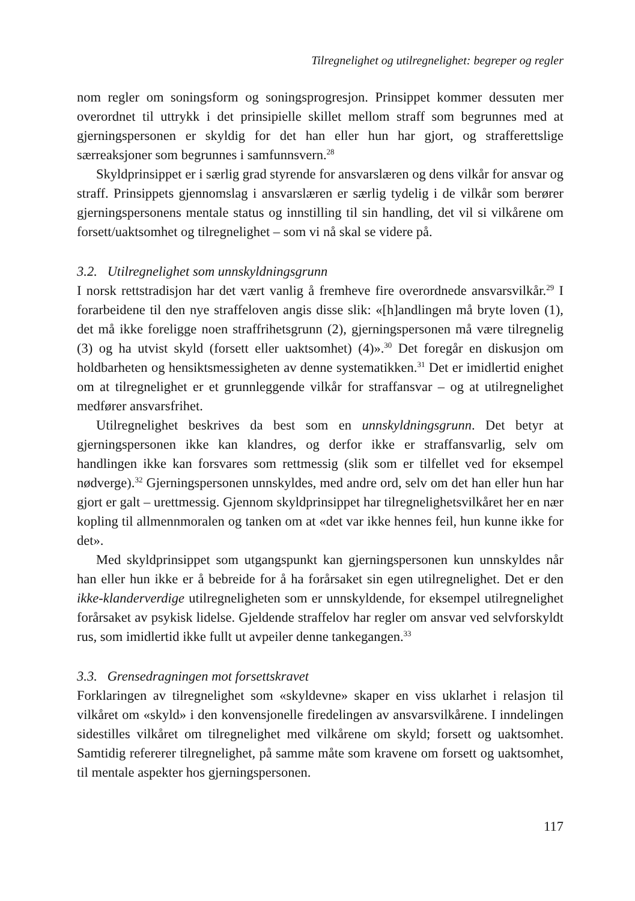Tilregnelighet og utilregnelighet: begreper og regler
nom regler om soningsform og soningsprogresjon. Prinsippet kommer dessuten mer overordnet til uttrykk i det prinsipielle skillet mellom straff som begrunnes med at gjerningspersonen er skyldig for det han eller hun har gjort, og strafferettslige særreaksjoner som begrunnes i samfunnsvern.<sup>28</sup>
Skyldprinsippet er i særlig grad styrende for ansvarslæren og dens vilkår for ansvar og straff. Prinsippets gjennomslag i ansvarslæren er særlig tydelig i de vilkår som berører gjerningspersonens mentale status og innstilling til sin handling, det vil si vilkårene om forsett/uaktsomhet og tilregnelighet – som vi nå skal se videre på.
3.2. Utilregnelighet som unnskyldningsgrunn
I norsk rettstradisjon har det vært vanlig å fremheve fire overordnede ansvarsvilkår.<sup>29</sup> I forarbeidene til den nye straffeloven angis disse slik: «[h]andlingen må bryte loven (1), det må ikke foreligge noen straffrihetsgrunn (2), gjerningspersonen må være tilregnelig (3) og ha utvist skyld (forsett eller uaktsomhet) (4)».<sup>30</sup> Det foregår en diskusjon om holdbarheten og hensiktsmessigheten av denne systematikken.<sup>31</sup> Det er imidlertid enighet om at tilregnelighet er et grunnleggende vilkår for straffansvar – og at utilregnelighet medfører ansvarsfrihet.
Utilregnelighet beskrives da best som en unnskyldningsgrunn. Det betyr at gjerningspersonen ikke kan klandres, og derfor ikke er straffansvarlig, selv om handlingen ikke kan forsvares som rettmessig (slik som er tilfellet ved for eksempel nødverge).<sup>32</sup> Gjerningspersonen unnskyldes, med andre ord, selv om det han eller hun har gjort er galt – urettmessig. Gjennom skyldprinsippet har tilregnelighetsvilkåret her en nær kopling til allmennmoralen og tanken om at «det var ikke hennes feil, hun kunne ikke for det».
Med skyldprinsippet som utgangspunkt kan gjerningspersonen kun unnskyldes når han eller hun ikke er å bebreide for å ha forårsaket sin egen utilregnelighet. Det er den ikke-klanderverdige utilregneligheten som er unnskyldende, for eksempel utilregnelighet forårsaket av psykisk lidelse. Gjeldende straffelov har regler om ansvar ved selvforskyldt rus, som imidlertid ikke fullt ut avpeiler denne tankegangen.<sup>33</sup>
3.3. Grensedragningen mot forsettskravet
Forklaringen av tilregnelighet som «skyldevne» skaper en viss uklarhet i relasjon til vilkåret om «skyld» i den konvensjonelle firedelingen av ansvarsvilkårene. I inndelingen sidestilles vilkåret om tilregnelighet med vilkårene om skyld; forsett og uaktsomhet. Samtidig refererer tilregnelighet, på samme måte som kravene om forsett og uaktsomhet, til mentale aspekter hos gjerningspersonen.
117